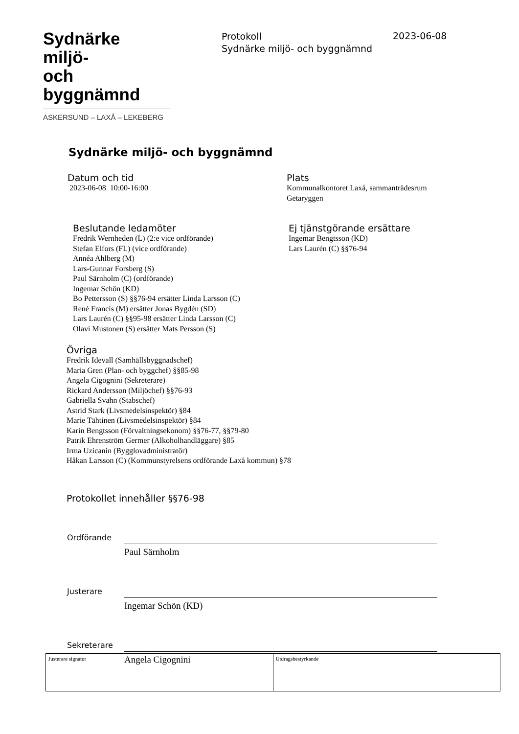Sydnärke miljö-
och byggnämnd
ASKERSUND – LAXÅ – LEKEBERG
Protokoll
Sydnärke miljö- och byggnämnd
2023-06-08
Sydnärke miljö- och byggnämnd
Datum och tid
2023-06-08 10:00-16:00
Plats
Kommunalkontoret Laxå, sammanträdesrum
Getaryggen
Beslutande ledamöter
Fredrik Wernheden (L) (2:e vice ordförande)
Stefan Elfors (FL) (vice ordförande)
Annéa Ahlberg (M)
Lars-Gunnar Forsberg (S)
Paul Särnholm (C) (ordförande)
Ingemar Schön (KD)
Bo Pettersson (S) §§76-94 ersätter Linda Larsson (C)
René Francis (M) ersätter Jonas Bygdén (SD)
Lars Laurén (C) §§95-98 ersätter Linda Larsson (C)
Olavi Mustonen (S) ersätter Mats Persson (S)
Ej tjänstgörande ersättare
Ingemar Bengtsson (KD)
Lars Laurén (C) §§76-94
Övriga
Fredrik Idevall (Samhällsbyggnadschef)
Maria Gren (Plan- och byggchef) §§85-98
Angela Cigognini (Sekreterare)
Rickard Andersson (Miljöchef) §§76-93
Gabriella Svahn (Stabschef)
Astrid Stark (Livsmedelsinspektör) §84
Marie Tähtinen (Livsmedelsinspektör) §84
Karin Bengtsson (Förvaltningsekonom) §§76-77, §§79-80
Patrik Ehrenström Germer (Alkoholhandläggare) §85
Irma Uzicanin (Bygglovadministratör)
Håkan Larsson (C) (Kommunstyrelsens ordförande Laxå kommun) §78
Protokollet innehåller §§76-98
Ordförande
Paul Särnholm
Justerare
Ingemar Schön (KD)
Sekreterare
Angela Cigognini
| Justerare signatur | Utdragsbestyrkande |